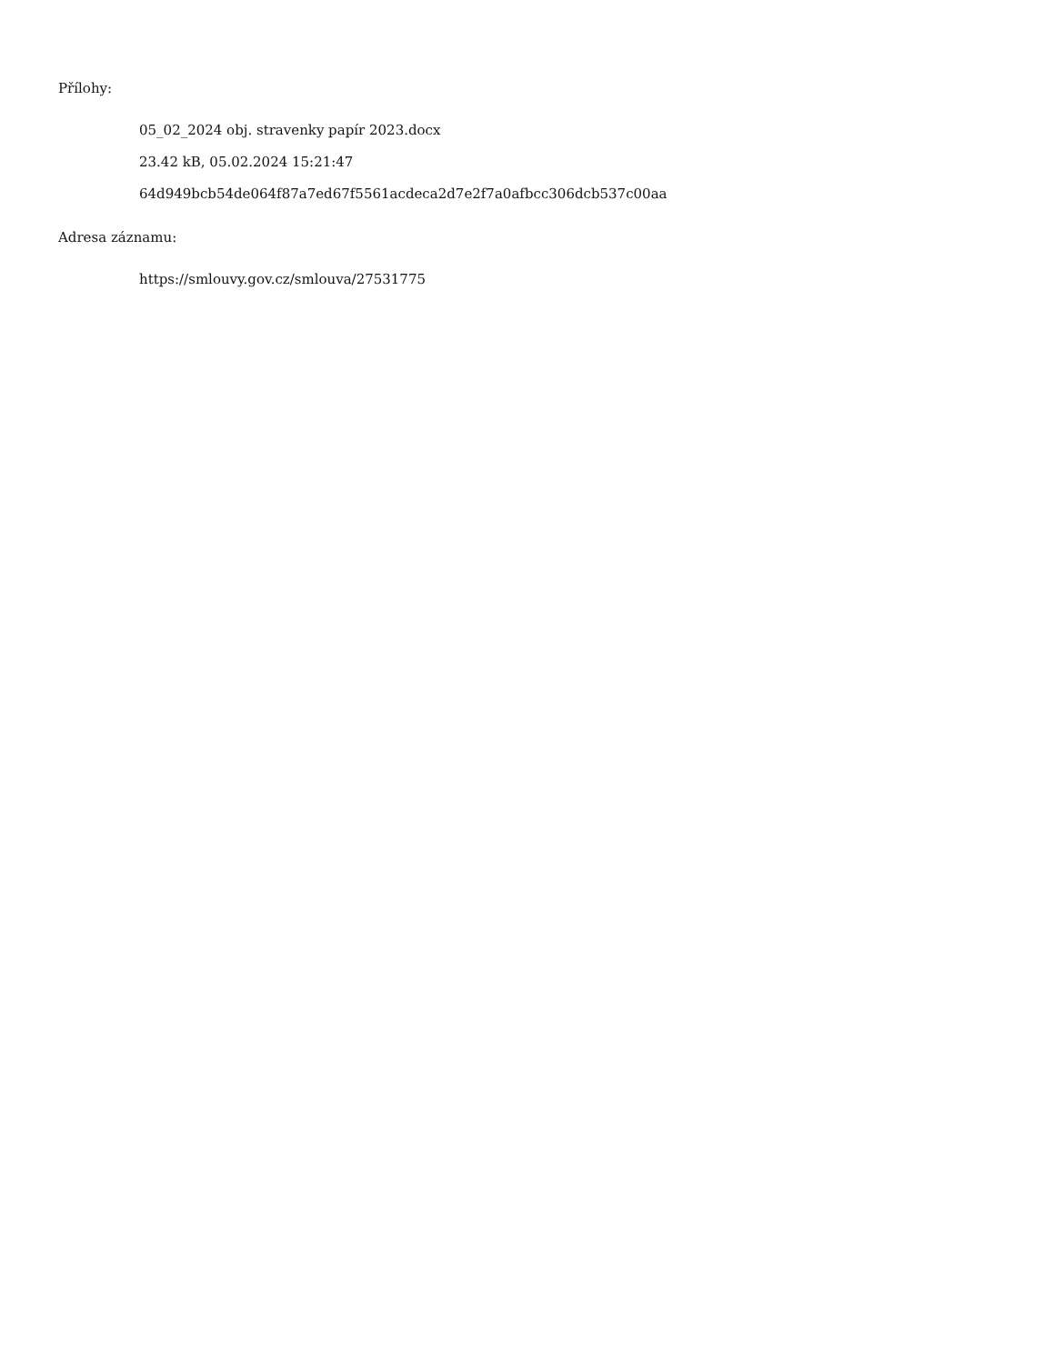Přílohy:
05_02_2024 obj. stravenky papír 2023.docx
23.42 kB, 05.02.2024 15:21:47
64d949bcb54de064f87a7ed67f5561acdeca2d7e2f7a0afbcc306dcb537c00aa
Adresa záznamu:
https://smlouvy.gov.cz/smlouva/27531775